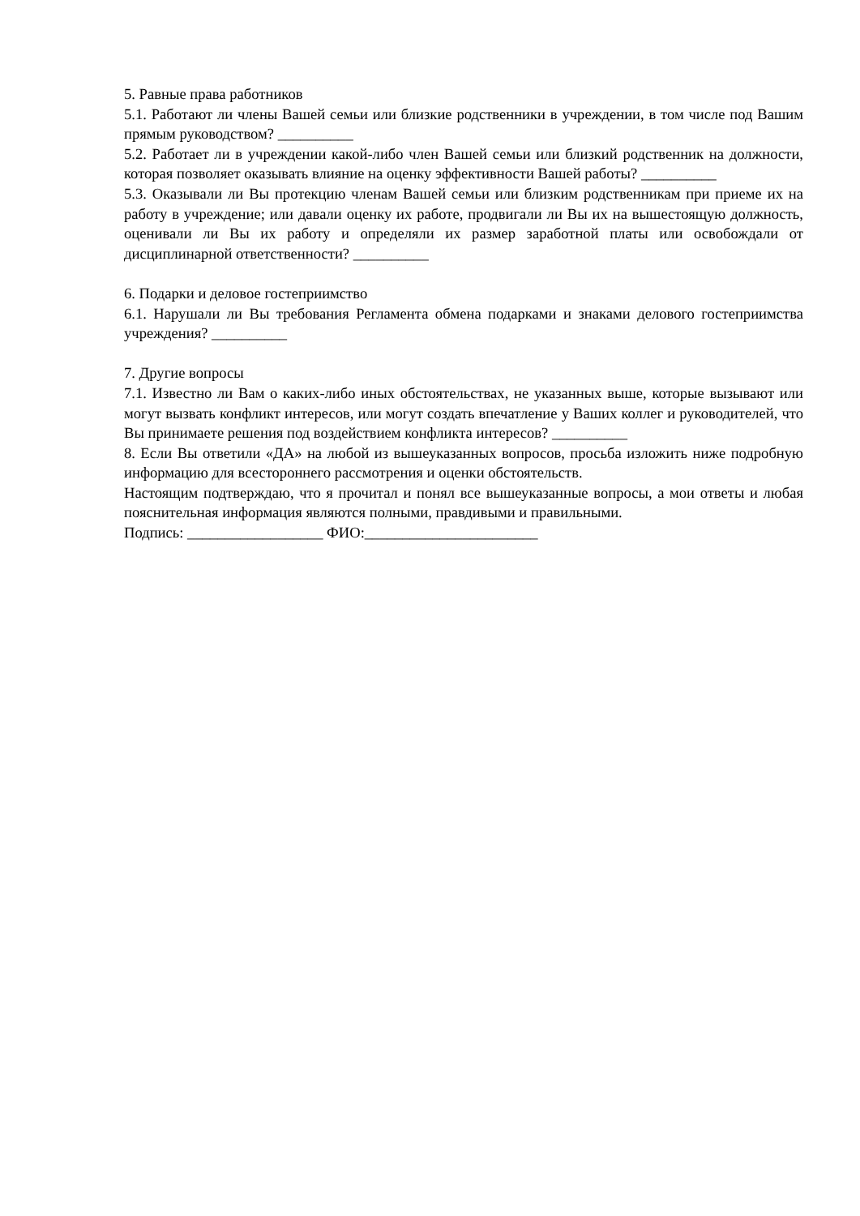5. Равные права работников
5.1. Работают ли члены Вашей семьи или близкие родственники в учреждении, в том числе под Вашим прямым руководством? __________
5.2. Работает ли в учреждении какой-либо член Вашей семьи или близкий родственник на должности, которая позволяет оказывать влияние на оценку эффективности Вашей работы? __________
5.3. Оказывали ли Вы протекцию членам Вашей семьи или близким родственникам при приеме их на работу в учреждение; или давали оценку их работе, продвигали ли Вы их на вышестоящую должность, оценивали ли Вы их работу и определяли их размер заработной платы или освобождали от дисциплинарной ответственности? __________
6. Подарки и деловое гостеприимство
6.1. Нарушали ли Вы требования Регламента обмена подарками и знаками делового гостеприимства учреждения? __________
7. Другие вопросы
7.1. Известно ли Вам о каких-либо иных обстоятельствах, не указанных выше, которые вызывают или могут вызвать конфликт интересов, или могут создать впечатление у Ваших коллег и руководителей, что Вы принимаете решения под воздействием конфликта интересов? __________
8. Если Вы ответили «ДА» на любой из вышеуказанных вопросов, просьба изложить ниже подробную информацию для всестороннего рассмотрения и оценки обстоятельств.
Настоящим подтверждаю, что я прочитал и понял все вышеуказанные вопросы, а мои ответы и любая пояснительная информация являются полными, правдивыми и правильными.
Подпись: __________________ ФИО:_______________________